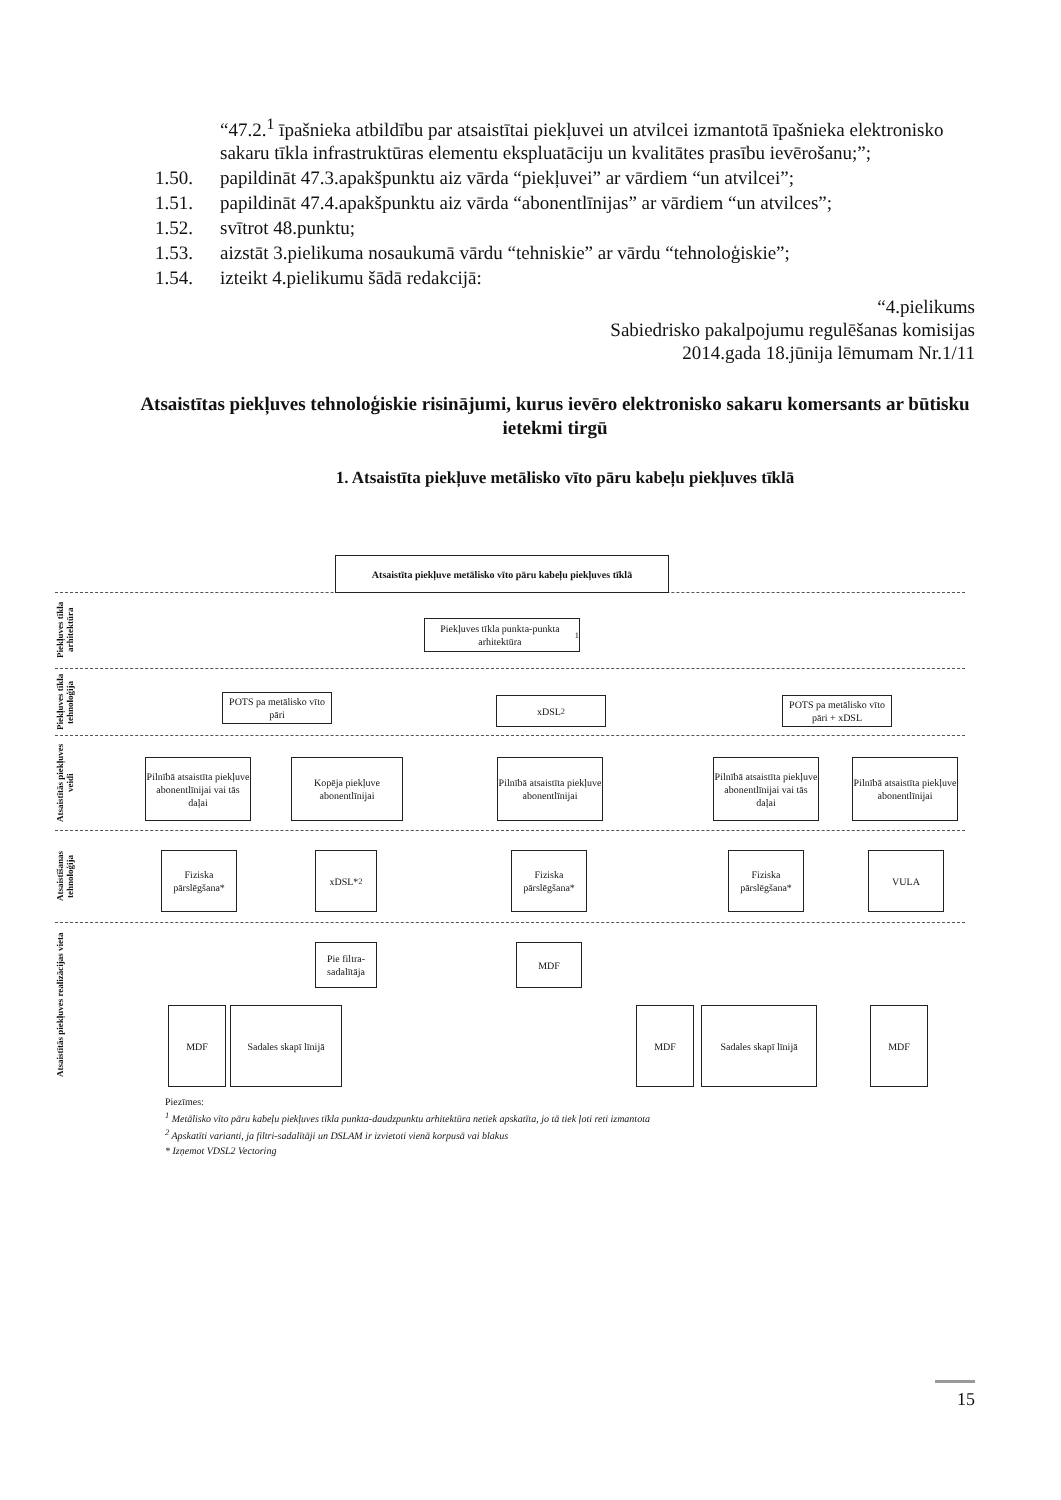“47.2.<sup>1</sup> īpašnieka atbildību par atsaistītai piekļuvei un atvilcei izmantotā īpašnieka elektronisko sakaru tīkla infrastruktūras elementu ekspluatāciju un kvalitātes prasību ievērošanu;”;
1.50. papildināt 47.3.apakšpunktu aiz vārda “piekļuvei” ar vārdiem “un atvilcei”;
1.51. papildināt 47.4.apakšpunktu aiz vārda “abonentlīnijas” ar vārdiem “un atvilces”;
1.52. svītrot 48.punktu;
1.53. aizstāt 3.pielikuma nosaukumā vārdu “tehniskie” ar vārdu “tehnoloģiskie”;
1.54. izteikt 4.pielikumu šādā redakcijā:
“4.pielikums
Sabiedrisko pakalpojumu regulēšanas komisijas
2014.gada 18.jūnija lēmumam Nr.1/11
Atsaistītas piekļuves tehnoloģiskie risinājumi, kurus ievēro elektronisko sakaru komersants ar būtisku ietekmi tirgū
1. Atsaistīta piekļuve metālisko vīto pāru kabeļu piekļuves tīklā
Piekļuves tīkla arhitektūra
Piekļuves tīkla tehnoloģija
Atsaistītās piekļuves veidi
Atsaistīšanas tehnoloģija
Atsaistītās piekļuves realizācijas vieta
Atsaistīta piekļuve metālisko vīto pāru kabeļu piekļuves tīklā
Piekļuves tīkla punkta-punkta arhitektūra<sup>1</sup>
POTS pa metālisko vīto pāri
xDSL<sup>2</sup>
POTS pa metālisko vīto pāri + xDSL
Pilnībā atsaistīta piekļuve abonentlīnijai vai tās daļai
Kopēja piekļuve abonentlīnijai
Pilnībā atsaistīta piekļuve abonentlīnijai
Pilnībā atsaistīta piekļuve abonentlīnijai vai tās daļai
Pilnībā atsaistīta piekļuve abonentlīnijai
Fiziska pārslēgšana*
xDSL*<sup>2</sup>
Fiziska pārslēgšana*
Fiziska pārslēgšana*
VULA
Pie filtra-sadalītāja
MDF
MDF
Sadales skapī līnijā
MDF
Sadales skapī līnijā
MDF
Piezīmes:
<sup>1</sup> Metālisko vīto pāru kabeļu piekļuves tīkla punkta-daudzpunktu arhitektūra netiek apskatīta, jo tā tiek ļoti reti izmantota
<sup>2</sup> Apskatīti varianti, ja filtri-sadalītāji un DSLAM ir izvietoti vienā korpusā vai blakus
* Izņemot VDSL2 Vectoring
15